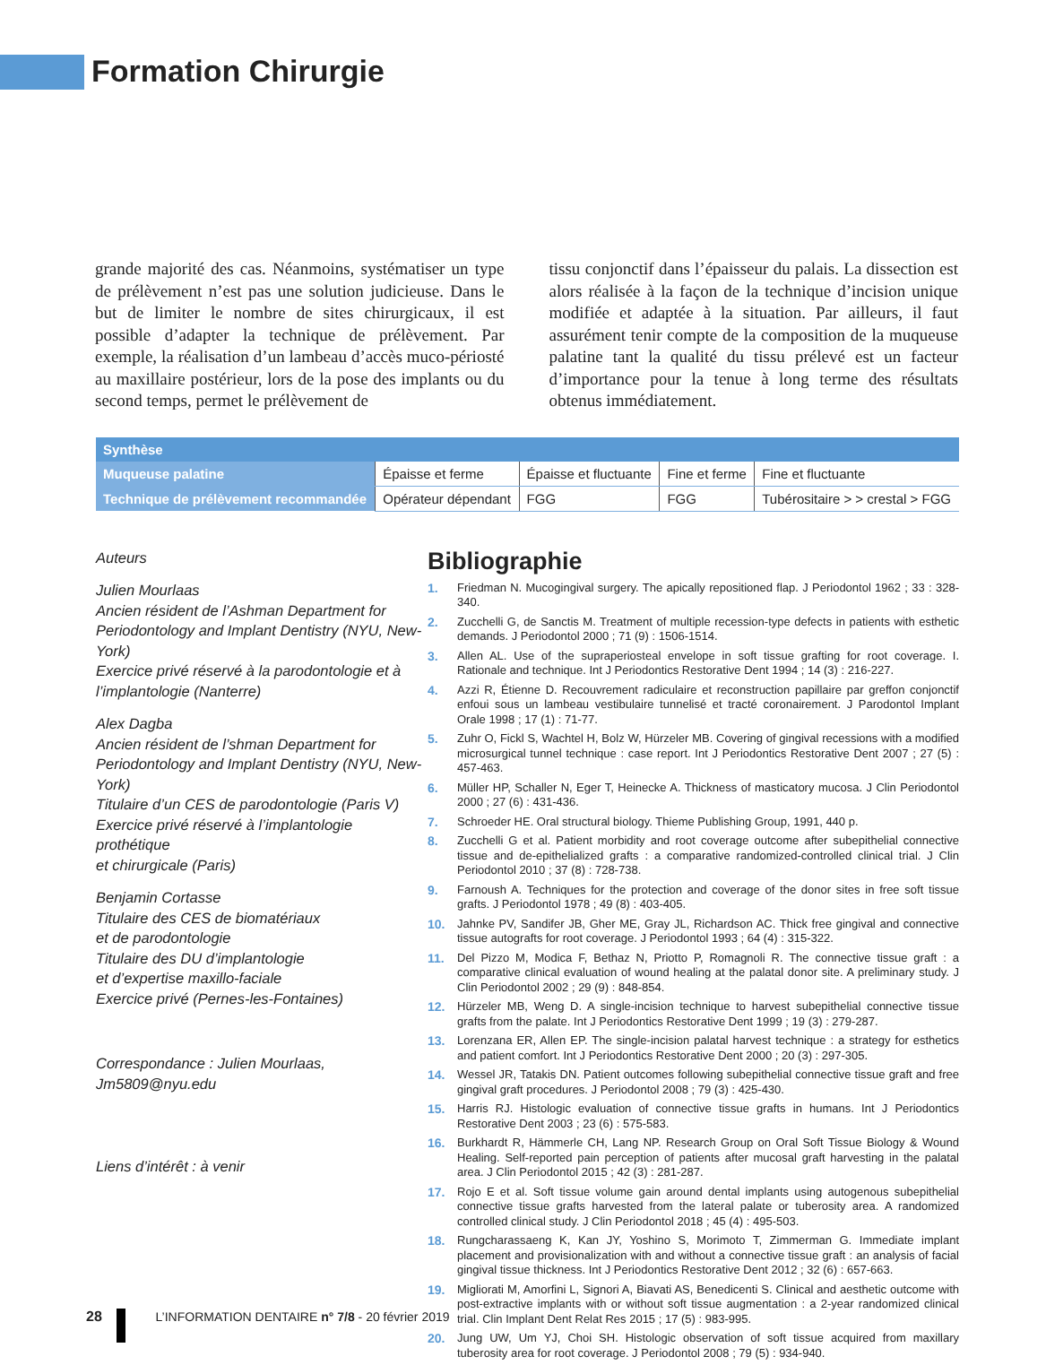Formation Chirurgie
grande majorité des cas. Néanmoins, systématiser un type de prélèvement n’est pas une solution judicieuse. Dans le but de limiter le nombre de sites chirurgicaux, il est possible d’adapter la technique de prélèvement. Par exemple, la réalisation d’un lambeau d’accès muco-périosté au maxillaire postérieur, lors de la pose des implants ou du second temps, permet le prélèvement de
tissu conjonctif dans l’épaisseur du palais. La dissection est alors réalisée à la façon de la technique d’incision unique modifiée et adaptée à la situation. Par ailleurs, il faut assurément tenir compte de la composition de la muqueuse palatine tant la qualité du tissu prélevé est un facteur d’importance pour la tenue à long terme des résultats obtenus immédiatement.
| Synthèse | | | | |
| --- | --- | --- | --- | --- |
| Muqueuse palatine | Épaisse et ferme | Épaisse et fluctuante | Fine et ferme | Fine et fluctuante |
| Technique de prélèvement recommandée | Opérateur dépendant | FGG | FGG | Tubérositaire > > crestal > FGG |
Auteurs
Julien Mourlaas
Ancien résident de l’Ashman Department for Periodontology and Implant Dentistry (NYU, New-York)
Exercice privé réservé à la parodontologie et à l’implantologie (Nanterre)
Alex Dagba
Ancien résident de l’shman Department for Periodontology and Implant Dentistry (NYU, New-York)
Titulaire d’un CES de parodontologie (Paris V)
Exercice privé réservé à l’implantologie prothétique
et chirurgicale (Paris)
Benjamin Cortasse
Titulaire des CES de biomatériaux
et de parodontologie
Titulaire des DU d’implantologie
et d’expertise maxillo-faciale
Exercice privé (Pernes-les-Fontaines)
Correspondance : Julien Mourlaas, Jm5809@nyu.edu
Liens d’intérêt : à venir
Bibliographie
1. Friedman N. Mucogingival surgery. The apically repositioned flap. J Periodontol 1962 ; 33 : 328-340.
2. Zucchelli G, de Sanctis M. Treatment of multiple recession-type defects in patients with esthetic demands. J Periodontol 2000 ; 71 (9) : 1506-1514.
3. Allen AL. Use of the supraperiosteal envelope in soft tissue grafting for root coverage. I. Rationale and technique. Int J Periodontics Restorative Dent 1994 ; 14 (3) : 216-227.
4. Azzi R, Étienne D. Recouvrement radiculaire et reconstruction papillaire par greffon conjonctif enfoui sous un lambeau vestibulaire tunnelisé et tracté coronairement. J Parodontol Implant Orale 1998 ; 17 (1) : 71-77.
5. Zuhr O, Fickl S, Wachtel H, Bolz W, Hürzeler MB. Covering of gingival recessions with a modified microsurgical tunnel technique : case report. Int J Periodontics Restorative Dent 2007 ; 27 (5) : 457-463.
6. Müller HP, Schaller N, Eger T, Heinecke A. Thickness of masticatory mucosa. J Clin Periodontol 2000 ; 27 (6) : 431-436.
7. Schroeder HE. Oral structural biology. Thieme Publishing Group, 1991, 440 p.
8. Zucchelli G et al. Patient morbidity and root coverage outcome after subepithelial connective tissue and de-epithelialized grafts : a comparative randomized-controlled clinical trial. J Clin Periodontol 2010 ; 37 (8) : 728-738.
9. Farnoush A. Techniques for the protection and coverage of the donor sites in free soft tissue grafts. J Periodontol 1978 ; 49 (8) : 403-405.
10. Jahnke PV, Sandifer JB, Gher ME, Gray JL, Richardson AC. Thick free gingival and connective tissue autografts for root coverage. J Periodontol 1993 ; 64 (4) : 315-322.
11. Del Pizzo M, Modica F, Bethaz N, Priotto P, Romagnoli R. The connective tissue graft : a comparative clinical evaluation of wound healing at the palatal donor site. A preliminary study. J Clin Periodontol 2002 ; 29 (9) : 848-854.
12. Hürzeler MB, Weng D. A single-incision technique to harvest subepithelial connective tissue grafts from the palate. Int J Periodontics Restorative Dent 1999 ; 19 (3) : 279-287.
13. Lorenzana ER, Allen EP. The single-incision palatal harvest technique : a strategy for esthetics and patient comfort. Int J Periodontics Restorative Dent 2000 ; 20 (3) : 297-305.
14. Wessel JR, Tatakis DN. Patient outcomes following subepithelial connective tissue graft and free gingival graft procedures. J Periodontol 2008 ; 79 (3) : 425-430.
15. Harris RJ. Histologic evaluation of connective tissue grafts in humans. Int J Periodontics Restorative Dent 2003 ; 23 (6) : 575-583.
16. Burkhardt R, Hämmerle CH, Lang NP. Research Group on Oral Soft Tissue Biology & Wound Healing. Self-reported pain perception of patients after mucosal graft harvesting in the palatal area. J Clin Periodontol 2015 ; 42 (3) : 281-287.
17. Rojo E et al. Soft tissue volume gain around dental implants using autogenous subepithelial connective tissue grafts harvested from the lateral palate or tuberosity area. A randomized controlled clinical study. J Clin Periodontol 2018 ; 45 (4) : 495-503.
18. Rungcharassaeng K, Kan JY, Yoshino S, Morimoto T, Zimmerman G. Immediate implant placement and provisionalization with and without a connective tissue graft : an analysis of facial gingival tissue thickness. Int J Periodontics Restorative Dent 2012 ; 32 (6) : 657-663.
19. Migliorati M, Amorfini L, Signori A, Biavati AS, Benedicenti S. Clinical and aesthetic outcome with post-extractive implants with or without soft tissue augmentation : a 2-year randomized clinical trial. Clin Implant Dent Relat Res 2015 ; 17 (5) : 983-995.
20. Jung UW, Um YJ, Choi SH. Histologic observation of soft tissue acquired from maxillary tuberosity area for root coverage. J Periodontol 2008 ; 79 (5) : 934-940.
28 L’INFORMATION DENTAIRE n° 7/8 - 20 février 2019